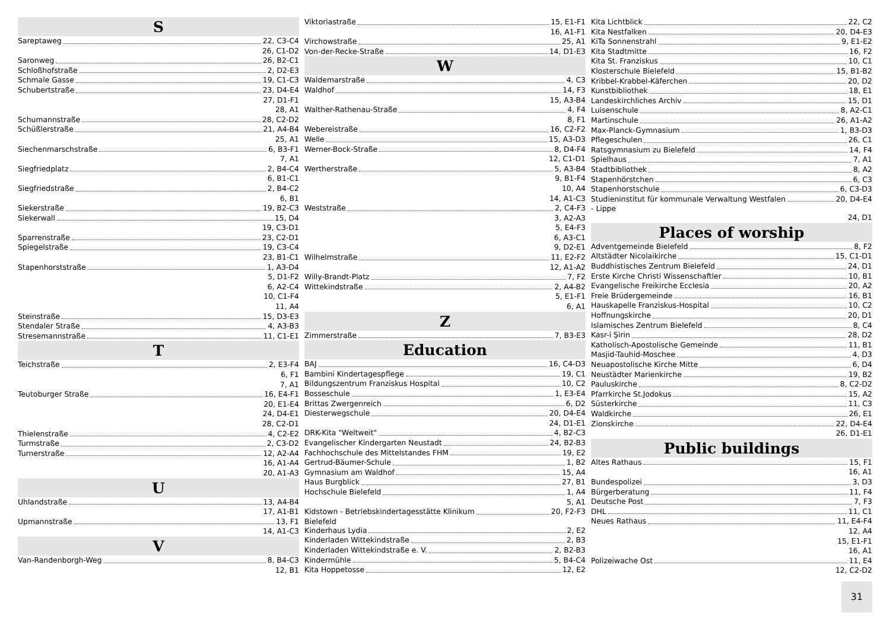S
Sareptaweg 22, C3-C4
26, C1-D2
Saronweg 26, B2-C1
Schloßhofstraße 2, D2-E3
Schmale Gasse 19, C1-C3
Schubertstraße 23, D4-E4
27, D1-F1
28, A1
Schumannstraße 28, C2-D2
Schüßlerstraße 21, A4-B4
25, A1
Siechenmarschstraße 6, B3-F1
7, A1
Siegfriedplatz 2, B4-C4
6, B1-C1
Siegfriedstraße 2, B4-C2
6, B1
Siekerstraße 19, B2-C3
Siekerwall 15, D4
19, C3-D1
Sparrenstraße 23, C2-D1
Spiegelstraße 19, C3-C4
23, B1-C1
Stapenhorststraße 1, A3-D4
5, D1-F2
6, A2-C4
10, C1-F4
11, A4
Steinstraße 15, D3-E3
Stendaler Straße 4, A3-B3
Stresemannstraße 11, C1-E1
T
Teichstraße 2, E3-F4
6, F1
7, A1
Teutoburger Straße 16, E4-F1
20, E1-E4
24, D4-E1
28, C2-D1
Thielenstraße 4, C2-E2
Turmstraße 2, C3-D2
Turnerstraße 12, A2-A4
16, A1-A4
20, A1-A3
U
Uhlandstraße 13, A4-B4
17, A1-B1
Upmannstraße 13, F1
14, A1-C3
V
Van-Randenborgh-Weg 8, B4-C3
12, B1
Viktoriastraße 15, E1-F1
16, A1-F1
Virchowstraße 25, A1
Von-der-Recke-Straße 14, D1-E3
W
Waldemarstraße 4, C3
Waldhof 14, F3
15, A3-B4
Walther-Rathenau-Straße 4, F4
8, F1
Webereistraße 16, C2-F2
Welle 15, A3-D3
Werner-Bock-Straße 8, D4-F4
12, C1-D1
Wertherstraße 5, A3-B4
9, B1-F4
10, A4
14, A1-C3
Weststraße 2, C4-F3
3, A2-A3
5, E4-F3
6, A3-C1
9, D2-E1
Wilhelmstraße 11, E2-F2
12, A1-A2
Willy-Brandt-Platz 7, F2
Wittekindstraße 2, A4-B2
5, E1-F1
6, A1
Z
Zimmerstraße 7, B3-E3
Education
BAJ 16, C4-D3
Bambini Kindertagespflege 19, C1
Bildungszentrum Franziskus Hospital 10, C2
Bosseschule 1, E3-E4
Brittas Zwergenreich 6, D2
Diesterwegschule 20, D4-E4
24, D1-E1
DRK-Kita "Weltweit" 4, B2-C3
Evangelischer Kindergarten Neustadt 24, B2-B3
Fachhochschule des Mittelstandes FHM 19, E2
Gertrud-Bäumer-Schule 1, B2
Gymnasium am Waldhof 15, A4
Haus Burgblick 27, B1
Hochschule Bielefeld 1, A4
5, A1
Kidstown - Betriebskindertagesstätte Klinikum 20, F2-F3
Bielefeld
Kinderhaus Lydia 2, E2
Kinderladen Wittekindstraße 2, B3
Kinderladen Wittekindstraße e. V. 2, B2-B3
Kindermühle 5, B4-C4
Kita Hoppetosse 12, E2
Kita Lichtblick 22, C2
Kita Nestfalken 20, D4-E3
KiTa Sonnenstrahl 9, E1-E2
Kita Stadtmitte 16, F2
Kita St. Franziskus 10, C1
Klosterschule Bielefeld 15, B1-B2
Kribbel-Krabbel-Käferchen 20, D2
Kunstbibliothek 18, E1
Landeskirchliches Archiv 15, D1
Luisenschule 8, A2-C1
Martinschule 26, A1-A2
Max-Planck-Gymnasium 1, B3-D3
Pflegeschulen 26, C1
Ratsgymnasium zu Bielefeld 14, F4
Spielhaus 7, A1
Stadtbibliothek 8, A2
Stapenhörstchen 6, C3
Stapenhorstschule 6, C3-D3
Studieninstitut für kommunale Verwaltung Westfalen 20, D4-E4
- Lippe
24, D1
Places of worship
Adventgemeinde Bielefeld 8, F2
Altstädter Nicolaikirche 15, C1-D1
Buddhistisches Zentrum Bielefeld 24, D1
Erste Kirche Christi Wissenschaftler 10, B1
Evangelische Freikirche Ecclesia 20, A2
Freie Brüdergemeinde 16, B1
Hauskapelle Franziskus-Hospital 10, C2
Hoffnungskirche 20, D1
Islamisches Zentrum Bielefeld 8, C4
Kasr-i Şirin 28, D2
Katholisch-Apostolische Gemeinde 11, B1
Masjid-Tauhid-Moschee 4, D3
Neuapostolische Kirche Mitte 6, D4
Neustädter Marienkirche 19, B2
Pauluskirche 8, C2-D2
Pfarrkirche St.Jodokus 15, A2
Süsterkirche 11, C3
Waldkirche 26, E1
Zionskirche 22, D4-E4
26, D1-E1
Public buildings
Altes Rathaus 15, F1
16, A1
Bundespolizei 3, D3
Bürgerberatung 11, F4
Deutsche Post 7, F3
DHL 11, C1
Neues Rathaus 11, E4-F4
12, A4
15, E1-F1
16, A1
Polizeiwache Ost 11, E4
12, C2-D2
31